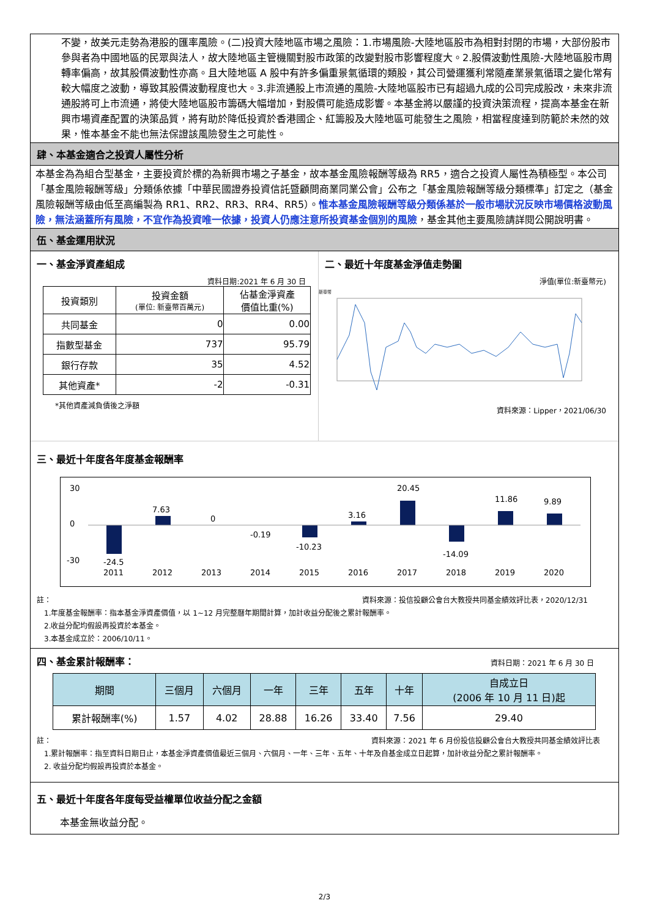不變，故美元走勢為港股的匯率風險。(二)投資大陸地區市場之風險：1.市場風險-大陸地區股市為相對封閉的市場，大部份股市參與者為中國地區的民眾與法人，故大陸地區主管機關對股市政策的改變對股市影響程度大。2.股價波動性風險-大陸地區股市周轉率偏高，故其股價波動性亦高。且大陸地區 A 股中有許多偏重景氣循環的類股，其公司營運獲利常隨產業景氣循環之變化常有較大幅度之波動，導致其股價波動程度也大。3.非流通股上市流通的風險-大陸地區股市已有超過九成的公司完成股改，未來非流通股將可上市流通，將使大陸地區股市籌碼大幅增加，對股價可能造成影響。本基金將以嚴謹的投資決策流程，提高本基金在新興市場資產配置的決策品質，將有助於降低投資於香港國企、紅籌股及大陸地區可能發生之風險，相當程度達到防範於未然的效果，惟本基金不能也無法保證該風險發生之可能性。
肆、本基金適合之投資人屬性分析
本基金為為組合型基金，主要投資於標的為新興市場之子基金，故本基金風險報酬等級為 RR5，適合之投資人屬性為積極型。本公司「基金風險報酬等級」分類係依據「中華民國證券投資信託暨顧問商業同業公會」公布之「基金風險報酬等級分類標準」訂定之（基金風險報酬等級由低至高編製為 RR1、RR2、RR3、RR4、RR5）。惟本基金風險報酬等級分類係基於一般市場狀況反映市場價格波動風險，無法涵蓋所有風險，不宜作為投資唯一依據，投資人仍應注意所投資基金個別的風險，基金其他主要風險請詳閱公開說明書。
伍、基金運用狀況
一、基金淨資產組成
資料日期:2021 年 6 月 30 日
| 投資類別 | 投資金額 (單位: 新臺幣百萬元) | 佔基金淨資產 價值比重(%) |
| 共同基金 | 0 | 0.00 |
| 指數型基金 | 737 | 95.79 |
| 銀行存款 | 35 | 4.52 |
| 其他資產* | -2 | -0.31 |
*其他資產減負債後之淨額
二、最近十年度基金淨值走勢圖
淨值(單位:新臺幣元)
新臺幣
資料來源：Lipper，2021/06/30
三、最近十年度各年度基金報酬率
30
0
-30
-24.5
7.63
0
-0.19
-10.23
3.16
20.45
-14.09
11.86
9.89
2011
2012
2013
2014
2015
2016
2017
2018
2019
2020
註： 資料來源：投信投顧公會台大教授共同基金績效評比表，2020/12/31
1.年度基金報酬率：指本基金淨資產價值，以 1~12 月完整曆年期間計算，加計收益分配後之累計報酬率。
2.收益分配均假設再投資於本基金。
3.本基金成立於：2006/10/11。
四、基金累計報酬率：
資料日期：2021 年 6 月 30 日
| 期間 | 三個月 | 六個月 | 一年 | 三年 | 五年 | 十年 | 自成立日 (2006 年 10 月 11 日)起 |
| 累計報酬率(%) | 1.57 | 4.02 | 28.88 | 16.26 | 33.40 | 7.56 | 29.40 |
註： 資料來源：2021 年 6 月份投信投顧公會台大教授共同基金績效評比表
1.累計報酬率：指至資料日期日止，本基金淨資產價值最近三個月、六個月、一年、三年、五年、十年及自基金成立日起算，加計收益分配之累計報酬率。
2. 收益分配均假設再投資於本基金。
五、最近十年度各年度每受益權單位收益分配之金額
本基金無收益分配。
2/3